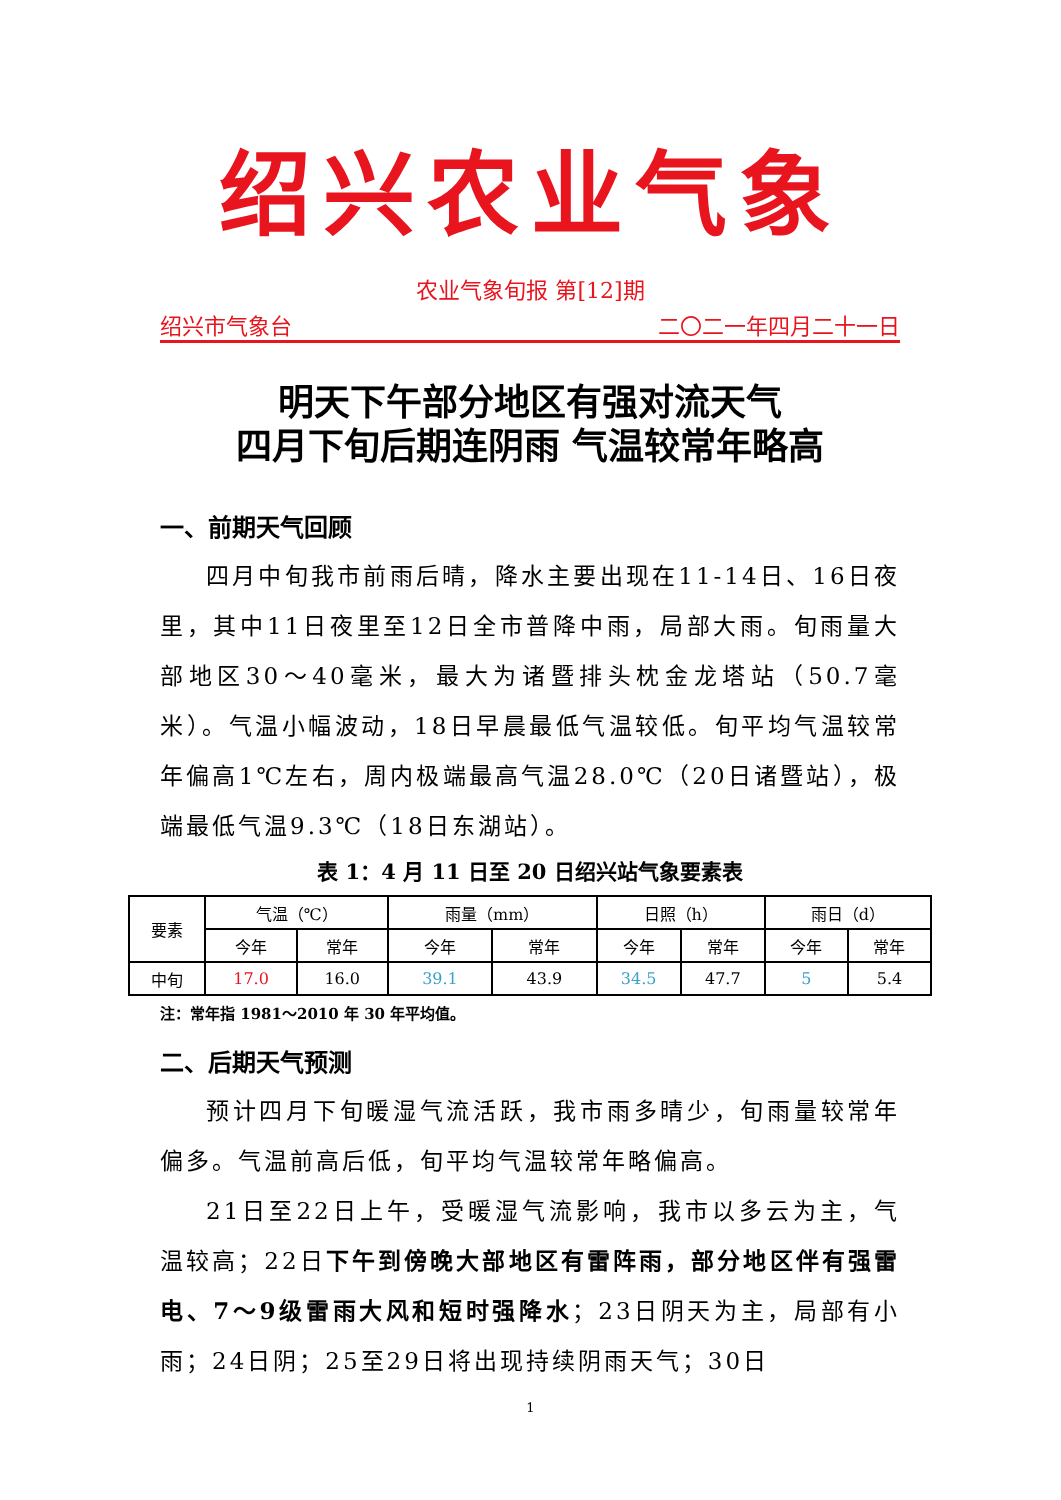绍兴农业气象
农业气象旬报 第[12]期
绍兴市气象台 二〇二一年四月二十一日
明天下午部分地区有强对流天气
四月下旬后期连阴雨 气温较常年略高
一、前期天气回顾
四月中旬我市前雨后晴，降水主要出现在11-14日、16日夜里，其中11日夜里至12日全市普降中雨，局部大雨。旬雨量大部地区30～40毫米，最大为诸暨排头枕金龙塔站（50.7毫米）。气温小幅波动，18日早晨最低气温较低。旬平均气温较常年偏高1℃左右，周内极端最高气温28.0℃（20日诸暨站），极端最低气温9.3℃（18日东湖站）。
表 1：4 月 11 日至 20 日绍兴站气象要素表
| 要素 | 气温（℃） | | 雨量（mm） | | 日照（h） | | 雨日（d） | |
| --- | --- | --- | --- | --- | --- | --- | --- | --- |
| | 今年 | 常年 | 今年 | 常年 | 今年 | 常年 | 今年 | 常年 |
| 中旬 | 17.0 | 16.0 | 39.1 | 43.9 | 34.5 | 47.7 | 5 | 5.4 |
注：常年指 1981～2010 年 30 年平均值。
二、后期天气预测
预计四月下旬暖湿气流活跃，我市雨多晴少，旬雨量较常年偏多。气温前高后低，旬平均气温较常年略偏高。
21日至22日上午，受暖湿气流影响，我市以多云为主，气温较高；22日下午到傍晚大部地区有雷阵雨，部分地区伴有强雷电、7～9级雷雨大风和短时强降水；23日阴天为主，局部有小雨；24日阴；25至29日将出现持续阴雨天气；30日
1